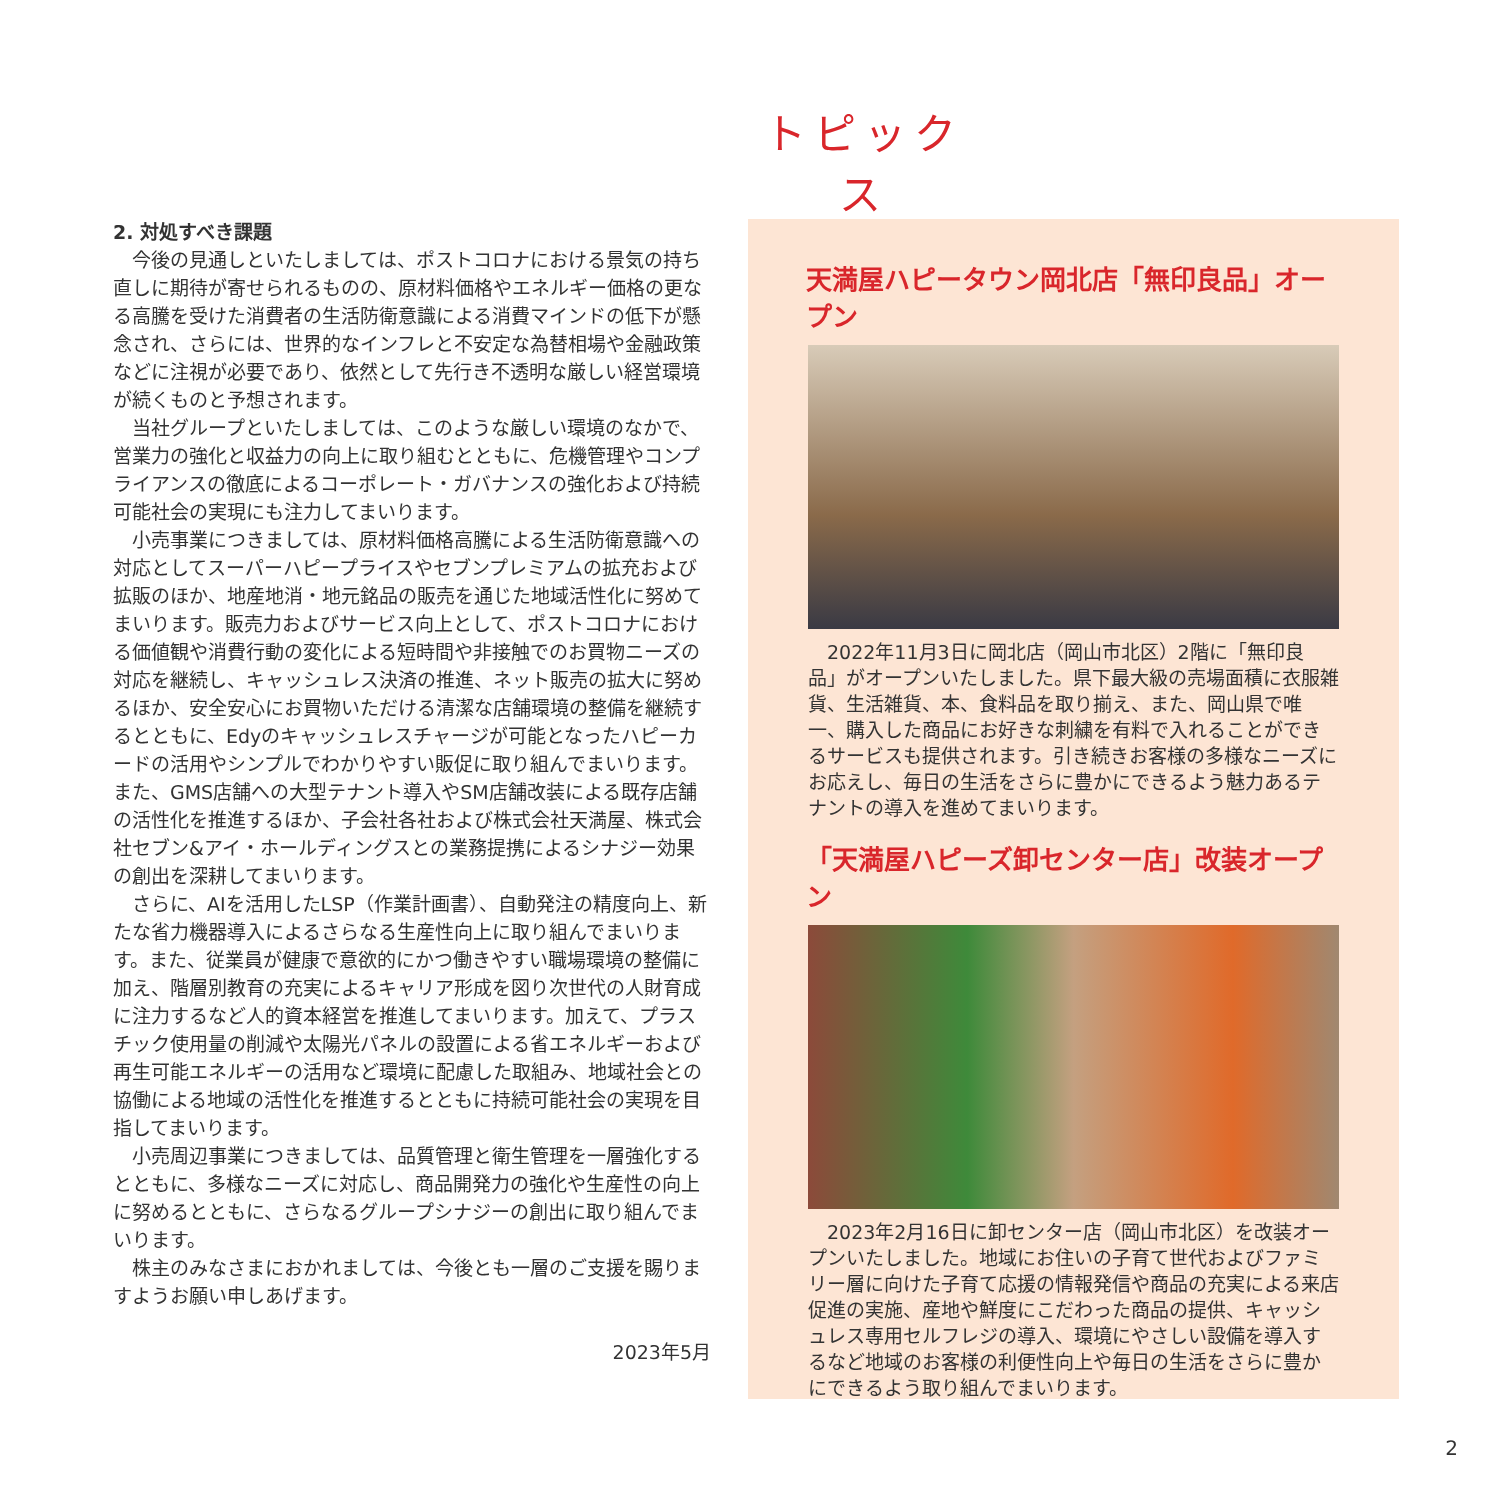トピックス
2. 対処すべき課題
今後の見通しといたしましては、ポストコロナにおける景気の持ち直しに期待が寄せられるものの、原材料価格やエネルギー価格の更なる高騰を受けた消費者の生活防衛意識による消費マインドの低下が懸念され、さらには、世界的なインフレと不安定な為替相場や金融政策などに注視が必要であり、依然として先行き不透明な厳しい経営環境が続くものと予想されます。
当社グループといたしましては、このような厳しい環境のなかで、営業力の強化と収益力の向上に取り組むとともに、危機管理やコンプライアンスの徹底によるコーポレート・ガバナンスの強化および持続可能社会の実現にも注力してまいります。
小売事業につきましては、原材料価格高騰による生活防衛意識への対応としてスーパーハピープライスやセブンプレミアムの拡充および拡販のほか、地産地消・地元銘品の販売を通じた地域活性化に努めてまいります。販売力およびサービス向上として、ポストコロナにおける価値観や消費行動の変化による短時間や非接触でのお買物ニーズの対応を継続し、キャッシュレス決済の推進、ネット販売の拡大に努めるほか、安全安心にお買物いただける清潔な店舗環境の整備を継続するとともに、Edyのキャッシュレスチャージが可能となったハピーカードの活用やシンプルでわかりやすい販促に取り組んでまいります。また、GMS店舗への大型テナント導入やSM店舗改装による既存店舗の活性化を推進するほか、子会社各社および株式会社天満屋、株式会社セブン&アイ・ホールディングスとの業務提携によるシナジー効果の創出を深耕してまいります。
さらに、AIを活用したLSP（作業計画書）、自動発注の精度向上、新たな省力機器導入によるさらなる生産性向上に取り組んでまいります。また、従業員が健康で意欲的にかつ働きやすい職場環境の整備に加え、階層別教育の充実によるキャリア形成を図り次世代の人財育成に注力するなど人的資本経営を推進してまいります。加えて、プラスチック使用量の削減や太陽光パネルの設置による省エネルギーおよび再生可能エネルギーの活用など環境に配慮した取組み、地域社会との協働による地域の活性化を推進するとともに持続可能社会の実現を目指してまいります。
小売周辺事業につきましては、品質管理と衛生管理を一層強化するとともに、多様なニーズに対応し、商品開発力の強化や生産性の向上に努めるとともに、さらなるグループシナジーの創出に取り組んでまいります。
株主のみなさまにおかれましては、今後とも一層のご支援を賜りますようお願い申しあげます。
2023年5月
天満屋ハピータウン岡北店「無印良品」オープン
2022年11月3日に岡北店（岡山市北区）2階に「無印良品」がオープンいたしました。県下最大級の売場面積に衣服雑貨、生活雑貨、本、食料品を取り揃え、また、岡山県で唯一、購入した商品にお好きな刺繍を有料で入れることができるサービスも提供されます。引き続きお客様の多様なニーズにお応えし、毎日の生活をさらに豊かにできるよう魅力あるテナントの導入を進めてまいります。
「天満屋ハピーズ卸センター店」改装オープン
2023年2月16日に卸センター店（岡山市北区）を改装オープンいたしました。地域にお住いの子育て世代およびファミリー層に向けた子育て応援の情報発信や商品の充実による来店促進の実施、産地や鮮度にこだわった商品の提供、キャッシュレス専用セルフレジの導入、環境にやさしい設備を導入するなど地域のお客様の利便性向上や毎日の生活をさらに豊かにできるよう取り組んでまいります。
2